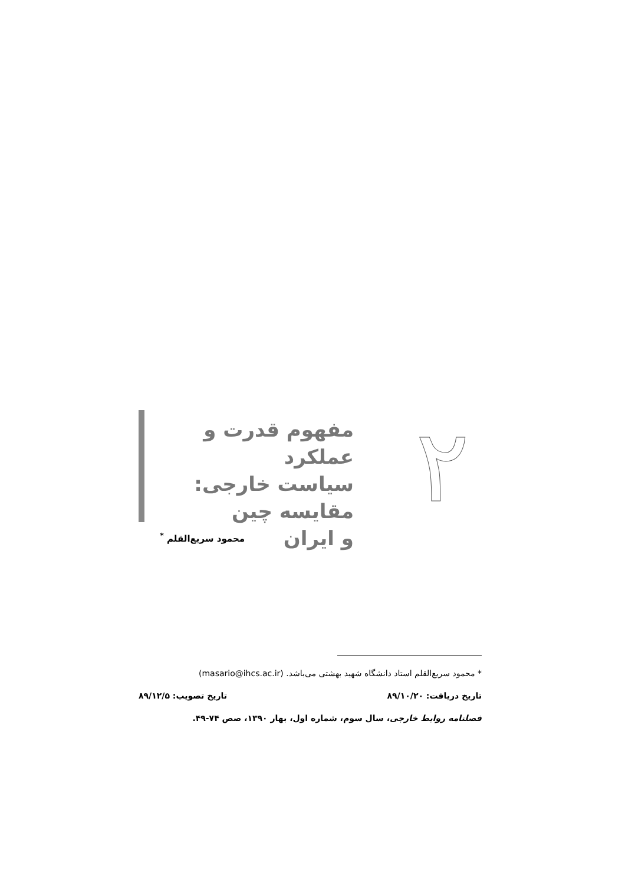۲
مفهوم قدرت و عملکرد
سیاست خارجی: مقایسه چین
و ایران
محمود سریع‌القلم <sup>*</sup>
* محمود سریع‌القلم استاد دانشگاه شهید بهشتی می‌باشد. (masario@ihcs.ac.ir)
تاریخ دریافت: ۸۹/۱۰/۲۰ تاریخ تصویب: ۸۹/۱۲/۵
فصلنامه روابط خارجی، سال سوم، شماره اول، بهار ۱۳۹۰، صص ۷۴-۴۹.